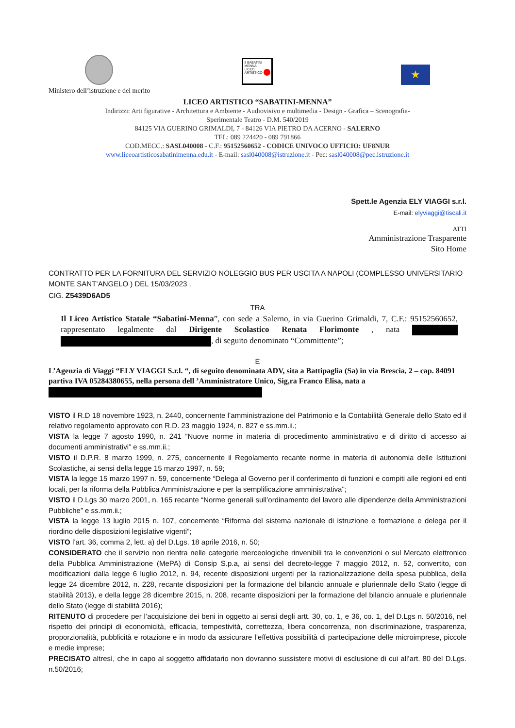il SABATINI
MENNA
LICEO
ARTISTICO
★
Ministero dell’istruzione e del merito
LICEO ARTISTICO “SABATINI-MENNA”
Indirizzi: Arti figurative - Architettura e Ambiente - Audiovisivo e multimedia - Design - Grafica – Scenografia-
Sperimentale Teatro - D.M. 540/2019
84125 VIA GUERINO GRIMALDI, 7 - 84126 VIA PIETRO DA ACERNO - SALERNO
TEL: 089 224420 - 089 791866
COD.MECC.: SASL040008 - C.F.: 95152560652 - CODICE UNIVOCO UFFICIO: UF8NUR
www.liceoartisticosabatinimenna.edu.it - E-mail: sasl040008@istruzione.it - Pec: sasl040008@pec.istruzione.it
Spett.le Agenzia ELY VIAGGI s.r.l.
E-mail: elyviaggi@tiscali.it
ATTI
Amministrazione Trasparente
Sito Home
CONTRATTO PER LA FORNITURA DEL SERVIZIO NOLEGGIO BUS PER USCITA A NAPOLI (COMPLESSO UNIVERSITARIO MONTE SANT’ANGELO ) DEL 15/03/2023 .
CIG. Z5439D6AD5
TRA
Il Liceo Artistico Statale “Sabatini-Menna”, con sede a Salerno, in via Guerino Grimaldi, 7, C.F.: 95152560652, rappresentato legalmente dal Dirigente Scolastico Renata Florimonte , nata , di seguito denominato “Committente”;
E
L’Agenzia di Viaggi “ELY VIAGGI S.r.l. “, di seguito denominata ADV, sita a Battipaglia (Sa) in via Brescia, 2 – cap. 84091 partiva IVA 05284380655, nella persona dell ’Amministratore Unico, Sig,ra Franco Elisa, nata a
VISTO il R.D 18 novembre 1923, n. 2440, concernente l’amministrazione del Patrimonio e la Contabilità Generale dello Stato ed il relativo regolamento approvato con R.D. 23 maggio 1924, n. 827 e ss.mm.ii.;
VISTA la legge 7 agosto 1990, n. 241 “Nuove norme in materia di procedimento amministrativo e di diritto di accesso ai documenti amministrativi” e ss.mm.ii.;
VISTO il D.P.R. 8 marzo 1999, n. 275, concernente il Regolamento recante norme in materia di autonomia delle Istituzioni Scolastiche, ai sensi della legge 15 marzo 1997, n. 59;
VISTA la legge 15 marzo 1997 n. 59, concernente “Delega al Governo per il conferimento di funzioni e compiti alle regioni ed enti locali, per la riforma della Pubblica Amministrazione e per la semplificazione amministrativa";
VISTO il D.Lgs 30 marzo 2001, n. 165 recante “Norme generali sull’ordinamento del lavoro alle dipendenze della Amministrazioni Pubbliche” e ss.mm.ii.;
VISTA la legge 13 luglio 2015 n. 107, concernente “Riforma del sistema nazionale di istruzione e formazione e delega per il riordino delle disposizioni legislative vigenti”;
VISTO l’art. 36, comma 2, lett. a) del D.Lgs. 18 aprile 2016, n. 50;
CONSIDERATO che il servizio non rientra nelle categorie merceologiche rinvenibili tra le convenzioni o sul Mercato elettronico della Pubblica Amministrazione (MePA) di Consip S.p.a, ai sensi del decreto-legge 7 maggio 2012, n. 52, convertito, con modificazioni dalla legge 6 luglio 2012, n. 94, recente disposizioni urgenti per la razionalizzazione della spesa pubblica, della legge 24 dicembre 2012, n. 228, recante disposizioni per la formazione del bilancio annuale e pluriennale dello Stato (legge di stabilità 2013), e della legge 28 dicembre 2015, n. 208, recante disposizioni per la formazione del bilancio annuale e pluriennale dello Stato (legge di stabilità 2016);
RITENUTO di procedere per l’acquisizione dei beni in oggetto ai sensi degli artt. 30, co. 1, e 36, co. 1, del D.Lgs n. 50/2016, nel rispetto dei principi di economicità, efficacia, tempestività, correttezza, libera concorrenza, non discriminazione, trasparenza, proporzionalità, pubblicità e rotazione e in modo da assicurare l’effettiva possibilità di partecipazione delle microimprese, piccole e medie imprese;
PRECISATO altresì, che in capo al soggetto affidatario non dovranno sussistere motivi di esclusione di cui all’art. 80 del D.Lgs. n.50/2016;